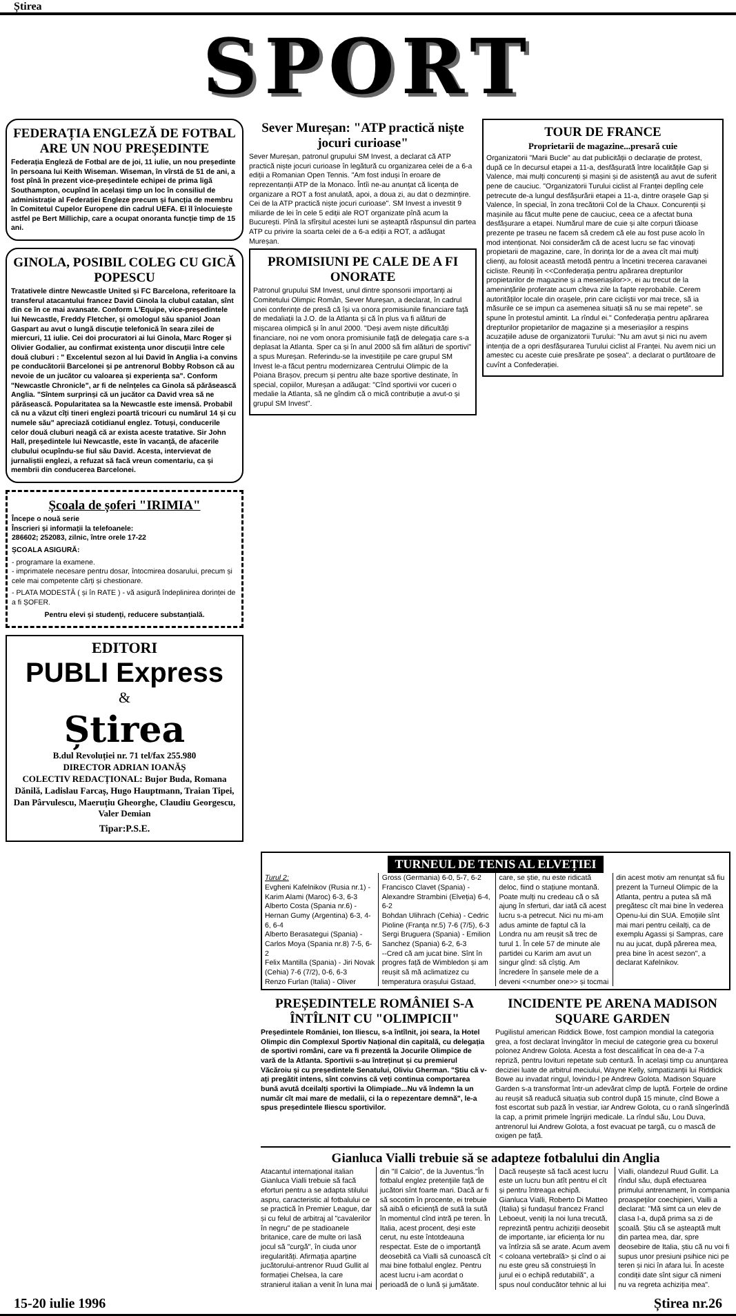Știrea
SPORT
FEDERAȚIA ENGLEZĂ DE FOTBAL ARE UN NOU PREȘEDINTE
Federația Engleză de Fotbal are de joi, 11 iulie, un nou președinte în persoana lui Keith Wiseman. Wiseman, în vîrstă de 51 de ani, a fost pînă în prezent vice-președintele echipei de prima ligă Southampton, ocupînd în același timp un loc în consiliul de administrație al Federației Engleze precum și funcția de membru în Comitetul Cupelor Europene din cadrul UEFA. El îl înlocuiește astfel pe Bert Millichip, care a ocupat onoranta funcție timp de 15 ani.
GINOLA, POSIBIL COLEG CU GICĂ POPESCU
Tratativele dintre Newcastle United și FC Barcelona, referitoare la transferul atacantului francez David Ginola la clubul catalan, sînt din ce în ce mai avansate. Conform L'Equipe, vice-președintele lui Newcastle, Freddy Fletcher, și omologul său spaniol Joan Gaspart au avut o lungă discuție telefonică în seara zilei de miercuri, 11 iulie. Cei doi procuratori ai lui Ginola, Marc Roger și Olivier Godalier, au confirmat existența unor discuții între cele două cluburi : " Excelentul sezon al lui David în Anglia i-a convins pe conducătorii Barcelonei și pe antrenorul Bobby Robson că au nevoie de un jucător cu valoarea și experiența sa". Conform "Newcastle Chronicle", ar fi de neînțeles ca Ginola să părăsească Anglia. "Sîntem surprinși că un jucător ca David vrea să ne părăsească. Popularitatea sa la Newcastle este imensă. Probabil că nu a văzut cîți tineri englezi poartă tricouri cu numărul 14 și cu numele său" apreciază cotidianul englez. Totuși, conducerile celor două cluburi neagă că ar exista aceste tratative. Sir John Hall, președintele lui Newcastle, este în vacanță, de afacerile clubului ocupîndu-se fiul său David. Acesta, intervievat de jurnaliștii englezi, a refuzat să facă vreun comentariu, ca și membrii din conducerea Barcelonei.
Școala de șoferi "IRIMIA"
Începe o nouă serie
Înscrieri și informații la telefoanele:
286602; 252083, zilnic, între orele 17-22
ȘCOALA ASIGURĂ:
- programare la examene.
- imprimatele necesare pentru dosar, întocmirea dosarului, precum și cele mai competente cărți și chestionare.
- PLATA MODESTĂ ( și în RATE ) - vă asigură îndeplinirea dorinței de a fi ȘOFER.
Pentru elevi și studenți, reducere substanțială.
EDITORI
PUBLI Express
&
Știrea
B.dul Revoluției nr. 71 tel/fax 255.980
DIRECTOR ADRIAN IOANĂȘ
COLECTIV REDACȚIONAL: Bujor Buda, Romana Dănilă, Ladislau Farcaș, Hugo Hauptmann, Traian Tipei, Dan Pârvulescu, Maeruțiu Gheorghe, Claudiu Georgescu, Valer Demian
Tipar:P.S.E.
Sever Mureșan: "ATP practică niște jocuri curioase"
Sever Mureșan, patronul grupului SM Invest, a declarat că ATP practică niște jocuri curioase în legătură cu organizarea celei de a 6-a ediții a Romanian Open Tennis. "Am fost induși în eroare de reprezentanții ATP de la Monaco. Întîi ne-au anunțat că licența de organizare a ROT a fost anulată, apoi, a doua zi, au dat o dezmințire. Cei de la ATP practică niște jocuri curioase". SM Invest a investit 9 miliarde de lei în cele 5 ediții ale ROT organizate pînă acum la București. Pînă la sfîrșitul acestei luni se așteaptă răspunsul din partea ATP cu privire la soarta celei de a 6-a ediții a ROT, a adăugat Mureșan.
PROMISIUNI PE CALE DE A FI ONORATE
Patronul grupului SM Invest, unul dintre sponsorii importanți ai Comitetului Olimpic Român, Sever Mureșan, a declarat, în cadrul unei conferințe de presă că își va onora promisiunile financiare față de medaliații la J.O. de la Atlanta și că în plus va fi alături de mișcarea olimpică și în anul 2000. "Deși avem niște dificultăți financiare, noi ne vom onora promisiunile față de delegația care s-a deplasat la Atlanta. Sper ca și în anul 2000 să fim alături de sportivi" a spus Mureșan. Referindu-se la investițiile pe care grupul SM Invest le-a făcut pentru modernizarea Centrului Olimpic de la Poiana Brașov, precum și pentru alte baze sportive destinate, în special, copiilor, Mureșan a adăugat: "Cînd sportivii vor cuceri o medalie la Atlanta, să ne gîndim că o mică contribuție a avut-o și grupul SM Invest".
TOUR DE FRANCE
Proprietarii de magazine...presară cuie
Organizatorii "Marii Bucle" au dat publicității o declarație de protest, după ce în decursul etapei a 11-a, desfășurată între localitățile Gap și Valence, mai mulți concurenți și mașini și de asistență au avut de suferit pene de cauciuc. "Organizatorii Turului ciclist al Franței deplîng cele petrecute de-a lungul desfășurării etapei a 11-a, dintre orașele Gap și Valence, în special, în zona trecătorii Col de la Chaux. Concurenții și mașinile au făcut multe pene de cauciuc, ceea ce a afectat buna desfășurare a etapei. Numărul mare de cuie și alte corpuri tăioase prezente pe traseu ne facem să credem că ele au fost puse acolo în mod intenționat. Noi considerăm că de acest lucru se fac vinovați propietarii de magazine, care, în dorința lor de a avea cît mai mulți clienți, au folosit această metodă pentru a încetini trecerea caravanei cicliste. Reuniți în <<Confederația pentru apărarea drepturilor propietarilor de magazine și a meseriașilor>>, ei au trecut de la amenințările proferate acum cîteva zile la fapte reprobabile. Cerem autorităților locale din orașele, prin care cicliștii vor mai trece, să ia măsurile ce se impun ca asemenea situații să nu se mai repete". se spune în protestul amintit. La rîndul ei." Confederația pentru apărarea drepturilor propietarilor de magazine și a meseriașilor a respins acuzațiile aduse de organizatorii Turului: "Nu am avut și nici nu avem intenția de a opri desfășurarea Turului ciclist al Franței. Nu avem nici un amestec cu aceste cuie presărate pe șosea". a declarat o purtătoare de cuvînt a Confederației.
TURNEUL DE TENIS AL ELVEȚIEI
Turul 2:
Evgheni Kafelnikov (Rusia nr.1) - Karim Alami (Maroc) 6-3, 6-3
Alberto Costa (Spania nr.6) - Hernan Gumy (Argentina) 6-3, 4-6, 6-4
Alberto Berasategui (Spania) - Carlos Moya (Spania nr.8) 7-5, 6-2
Felix Mantilla (Spania) - Jiri Novak (Cehia) 7-6 (7/2), 0-6, 6-3
Renzo Furlan (Italia) - Oliver Gross (Germania) 6-0, 5-7, 6-2
Francisco Clavet (Spania) - Alexandre Strambini (Elveția) 6-4, 6-2
Bohdan Ulihrach (Cehia) - Cedric Pioline (Franța nr.5) 7-6 (7/5), 6-3
Sergi Bruguera (Spania) - Emilion Sanchez (Spania) 6-2, 6-3
--Cred că am jucat bine. Sînt în progres față de Wimbledon și am reușit să mă aclimatizez cu temperatura orașului Gstaad, care, se știe, nu este ridicată deloc, fiind o stațiune montană. Poate mulți nu credeau că o să ajung în sferturi, dar iată că acest lucru s-a petrecut. Nici nu mi-am adus aminte de faptul că la Londra nu am reușit să trec de turul 1. În cele 57 de minute ale partidei cu Karim am avut un singur gînd: să cîștig. Am încredere în șansele mele de a deveni <<number one>> și tocmai din acest motiv am renunțat să fiu prezent la Turneul Olimpic de la Atlanta, pentru a putea să mă pregătesc cît mai bine în vederea Openu-lui din SUA. Emoțiile sînt mai mari pentru ceilalți, ca de exemplu Agassi și Sampras, care nu au jucat, după părerea mea, prea bine în acest sezon", a declarat Kafelnikov.
PREȘEDINTELE ROMÂNIEI S-A ÎNTÎLNIT CU "OLIMPICII"
Președintele României, Ion Iliescu, s-a întîlnit, joi seara, la Hotel Olimpic din Complexul Sportiv Național din capitală, cu delegația de sportivi români, care va fi prezentă la Jocurile Olimpice de vară de la Atlanta. Sportivii s-au întreținut și cu premierul Văcăroiu și cu președintele Senatului, Oliviu Gherman. "Știu că v-ați pregătit intens, sînt convins că veți continua comportarea bună avută dceilalți sportivi la Olimpiade...Nu vă îndemn la un număr cît mai mare de medalii, ci la o repezentare demnă", le-a spus președintele Iliescu sportivilor.
INCIDENTE PE ARENA MADISON SQUARE GARDEN
Pugilistul american Riddick Bowe, fost campion mondial la categoria grea, a fost declarat învingător în meciul de categorie grea cu boxerul polonez Andrew Golota. Acesta a fost descalificat în cea de-a 7-a repriză, pentru lovituri repetate sub centură. În același timp cu anunțarea deciziei luate de arbitrul meciului, Wayne Kelly, simpatizanții lui Riddick Bowe au invadat ringul, lovindu-l pe Andrew Golota. Madison Square Garden s-a transformat într-un adevărat cîmp de luptă. Forțele de ordine au reușit să readucă situația sub control după 15 minute, cînd Bowe a fost escortat sub pază în vestiar, iar Andrew Golota, cu o rană sîngerîndă la cap, a primit primele îngrijiri medicale. La rîndul său, Lou Duva, antrenorul lui Andrew Golota, a fost evacuat pe targă, cu o mască de oxigen pe față.
Gianluca Vialli trebuie să se adapteze fotbalului din Anglia
Atacantul internațional italian Gianluca Vialli trebuie să facă eforturi pentru a se adapta stilului aspru, caracteristic al fotbalului ce se practică în Premier League, dar și cu felul de arbitraj al "cavalerilor în negru" de pe stadioanele britanice, care de multe ori lasă jocul să "curgă", în ciuda unor iregularități. Afirmația aparține jucătorului-antrenor Ruud Gullit al formației Chelsea, la care stranierul italian a venit în luna mai din "Il Calcio", de la Juventus."În fotbalul englez pretențiile față de jucători sînt foarte mari. Dacă ar fi să socotim în procente, ei trebuie să aibă o eficiență de sută la sută în momentul cînd intră pe teren. În Italia, acest procent, deși este cerut, nu este întotdeauna respectat. Este de o importanță deosebită ca Vialli să cunoască cît mai bine fotbalul englez. Pentru acest lucru i-am acordat o perioadă de o lună și jumătate. Dacă reușește să facă acest lucru este un lucru bun atît pentru el cît și pentru întreaga echipă. Gianluca Vialli, Roberto Di Matteo (Italia) și fundașul francez Francl Leboeut, veniți la noi luna trecută, reprezintă pentru achiziții deosebit de importante, iar eficiența lor nu va întîrzia să se arate. Acum avem < coloana vertebrală> și cînd o ai nu este greu să construiești în jurul ei o echipă redutabilă", a spus noul conducător tehnic al lui Vialli, olandezul Ruud Gullit. La rîndul său, după efectuarea primului antrenament, în compania proaspeților coechipieri, Vailli a declarat: "Mă simt ca un elev de clasa I-a, după prima sa zi de școală. Știu că se așteaptă mult din partea mea, dar, spre deosebire de Italia, știu că nu voi fi supus unor presiuni psihice nici pe teren și nici în afara lui. În aceste condiții date sînt sigur că nimeni nu va regreta achiziția mea".
15-20 iulie 1996 Știrea nr.26